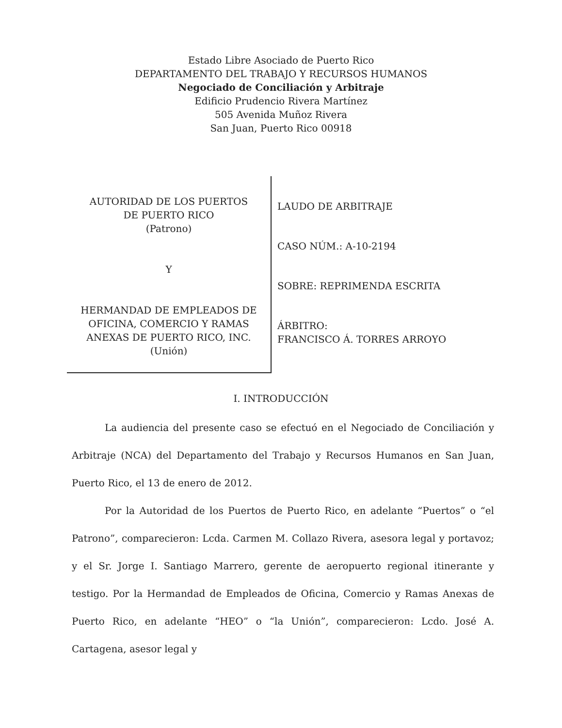Estado Libre Asociado de Puerto Rico
DEPARTAMENTO DEL TRABAJO Y RECURSOS HUMANOS
Negociado de Conciliación y Arbitraje
Edificio Prudencio Rivera Martínez
505 Avenida Muñoz Rivera
San Juan, Puerto Rico 00918
AUTORIDAD DE LOS PUERTOS
DE PUERTO RICO
(Patrono)
Y
HERMANDAD DE EMPLEADOS DE
OFICINA, COMERCIO Y RAMAS
ANEXAS DE PUERTO RICO, INC.
(Unión)
LAUDO DE ARBITRAJE
CASO NÚM.: A-10-2194
SOBRE: REPRIMENDA ESCRITA
ÁRBITRO:
FRANCISCO Á. TORRES ARROYO
I. INTRODUCCIÓN
La audiencia del presente caso se efectuó en el Negociado de Conciliación y Arbitraje (NCA) del Departamento del Trabajo y Recursos Humanos en San Juan, Puerto Rico, el 13 de enero de 2012.
Por la Autoridad de los Puertos de Puerto Rico, en adelante “Puertos” o “el Patrono”, comparecieron: Lcda. Carmen M. Collazo Rivera, asesora legal y portavoz; y el Sr. Jorge I. Santiago Marrero, gerente de aeropuerto regional itinerante y testigo. Por la Hermandad de Empleados de Oficina, Comercio y Ramas Anexas de Puerto Rico, en adelante “HEO” o “la Unión”, comparecieron: Lcdo. José A. Cartagena, asesor legal y